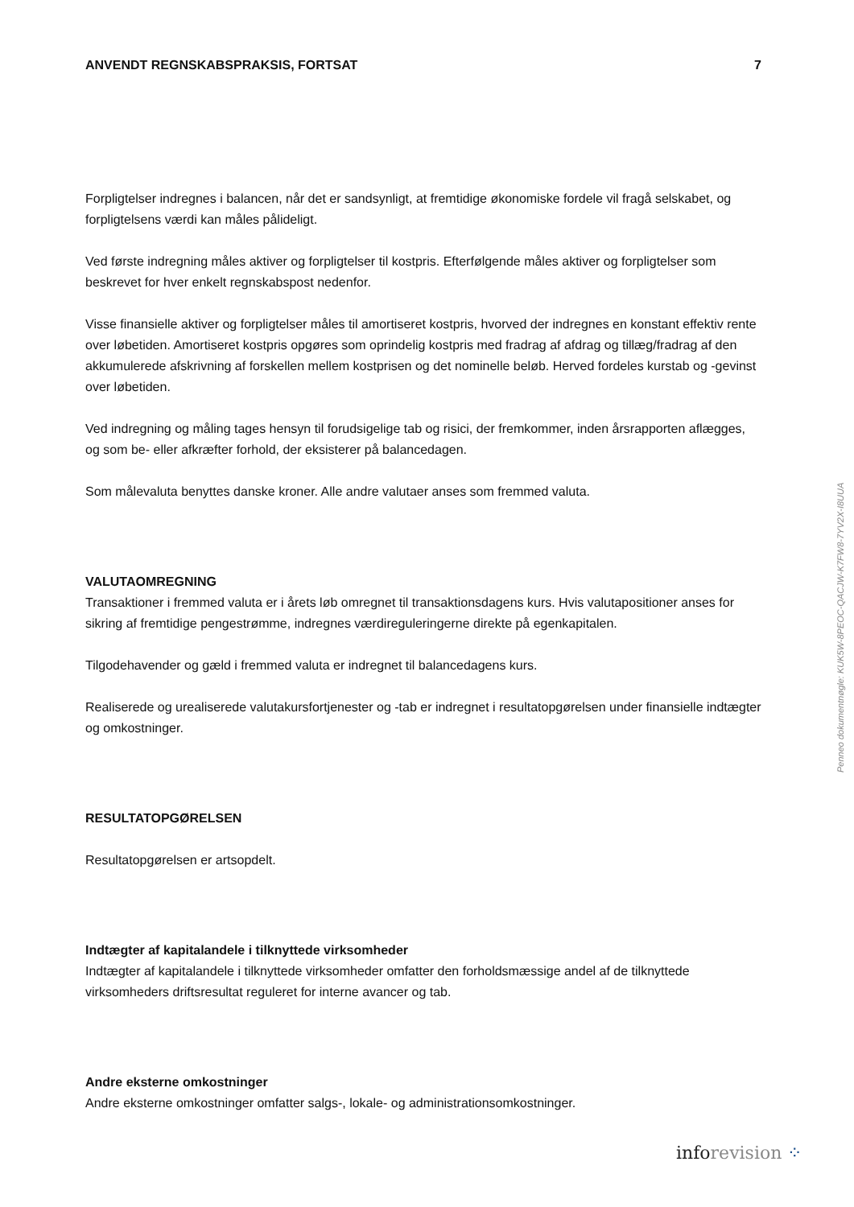ANVENDT REGNSKABSPRAKSIS, FORTSAT 7
Forpligtelser indregnes i balancen, når det er sandsynligt, at fremtidige økonomiske fordele vil fragå selskabet, og forpligtelsens værdi kan måles pålideligt.
Ved første indregning måles aktiver og forpligtelser til kostpris. Efterfølgende måles aktiver og forpligtelser som beskrevet for hver enkelt regnskabspost nedenfor.
Visse finansielle aktiver og forpligtelser måles til amortiseret kostpris, hvorved der indregnes en konstant effektiv rente over løbetiden. Amortiseret kostpris opgøres som oprindelig kostpris med fradrag af afdrag og tillæg/fradrag af den akkumulerede afskrivning af forskellen mellem kostprisen og det nominelle beløb. Herved fordeles kurstab og -gevinst over løbetiden.
Ved indregning og måling tages hensyn til forudsigelige tab og risici, der fremkommer, inden årsrapporten aflægges, og som be- eller afkræfter forhold, der eksisterer på balancedagen.
Som målevaluta benyttes danske kroner. Alle andre valutaer anses som fremmed valuta.
VALUTAOMREGNING
Transaktioner i fremmed valuta er i årets løb omregnet til transaktionsdagens kurs. Hvis valuta­positioner anses for sikring af fremtidige pengestrømme, indregnes værdireguleringerne direkte på egenkapitalen.
Tilgodehavender og gæld i fremmed valuta er indregnet til balancedagens kurs.
Realiserede og urealiserede valutakursfortjenester og -tab er indregnet i resultatopgørelsen under finansielle indtægter og omkostninger.
RESULTATOPGØRELSEN
Resultatopgørelsen er artsopdelt.
Indtægter af kapitalandele i tilknyttede virksomheder
Indtægter af kapitalandele i tilknyttede virksomheder omfatter den forholdsmæssige andel af de tilknyttede virksomheders driftsresultat reguleret for interne avancer og tab.
Andre eksterne omkostninger
Andre eksterne omkostninger omfatter salgs-, lokale- og administrationsomkostninger.
Penneo dokumentnøgle: KUK5W-8PEOC-QACJW-K7FW8-7YV2X-I8UUA
info revision ⁘